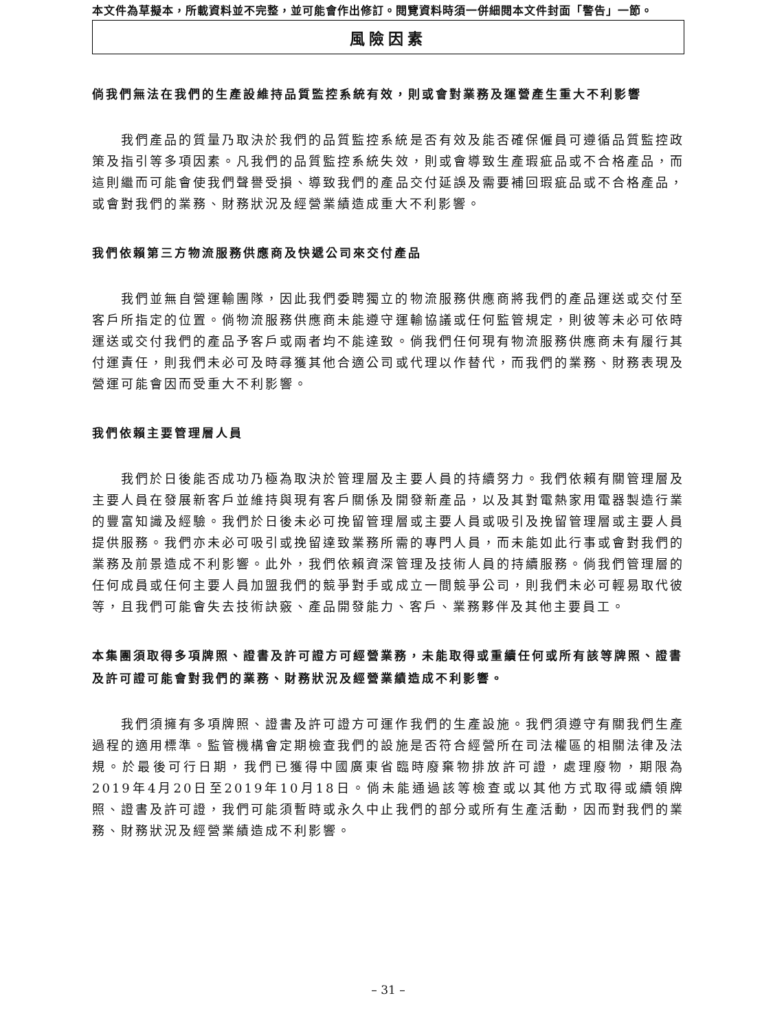本文件為草擬本，所載資料並不完整，並可能會作出修訂。閱覽資料時須一併細閱本文件封面「警告」一節。
風險因素
倘我們無法在我們的生產設維持品質監控系統有效，則或會對業務及運營產生重大不利影響
我們產品的質量乃取決於我們的品質監控系統是否有效及能否確保僱員可遵循品質監控政策及指引等多項因素。凡我們的品質監控系統失效，則或會導致生產瑕疵品或不合格產品，而這則繼而可能會使我們聲譽受損、導致我們的產品交付延誤及需要補回瑕疵品或不合格產品，或會對我們的業務、財務狀況及經營業績造成重大不利影響。
我們依賴第三方物流服務供應商及快遞公司來交付產品
我們並無自營運輸團隊，因此我們委聘獨立的物流服務供應商將我們的產品運送或交付至客戶所指定的位置。倘物流服務供應商未能遵守運輸協議或任何監管規定，則彼等未必可依時運送或交付我們的產品予客戶或兩者均不能達致。倘我們任何現有物流服務供應商未有履行其付運責任，則我們未必可及時尋獲其他合適公司或代理以作替代，而我們的業務、財務表現及營運可能會因而受重大不利影響。
我們依賴主要管理層人員
我們於日後能否成功乃極為取決於管理層及主要人員的持續努力。我們依賴有關管理層及主要人員在發展新客戶並維持與現有客戶關係及開發新產品，以及其對電熱家用電器製造行業的豐富知識及經驗。我們於日後未必可挽留管理層或主要人員或吸引及挽留管理層或主要人員提供服務。我們亦未必可吸引或挽留達致業務所需的專門人員，而未能如此行事或會對我們的業務及前景造成不利影響。此外，我們依賴資深管理及技術人員的持續服務。倘我們管理層的任何成員或任何主要人員加盟我們的競爭對手或成立一間競爭公司，則我們未必可輕易取代彼等，且我們可能會失去技術訣竅、產品開發能力、客戶、業務夥伴及其他主要員工。
本集團須取得多項牌照、證書及許可證方可經營業務，未能取得或重續任何或所有該等牌照、證書及許可證可能會對我們的業務、財務狀況及經營業績造成不利影響。
我們須擁有多項牌照、證書及許可證方可運作我們的生產設施。我們須遵守有關我們生產過程的適用標準。監管機構會定期檢查我們的設施是否符合經營所在司法權區的相關法律及法規。於最後可行日期，我們已獲得中國廣東省臨時廢棄物排放許可證，處理廢物，期限為2019年4月20日至2019年10月18日。倘未能通過該等檢查或以其他方式取得或續領牌照、證書及許可證，我們可能須暫時或永久中止我們的部分或所有生產活動，因而對我們的業務、財務狀況及經營業績造成不利影響。
– 31 –